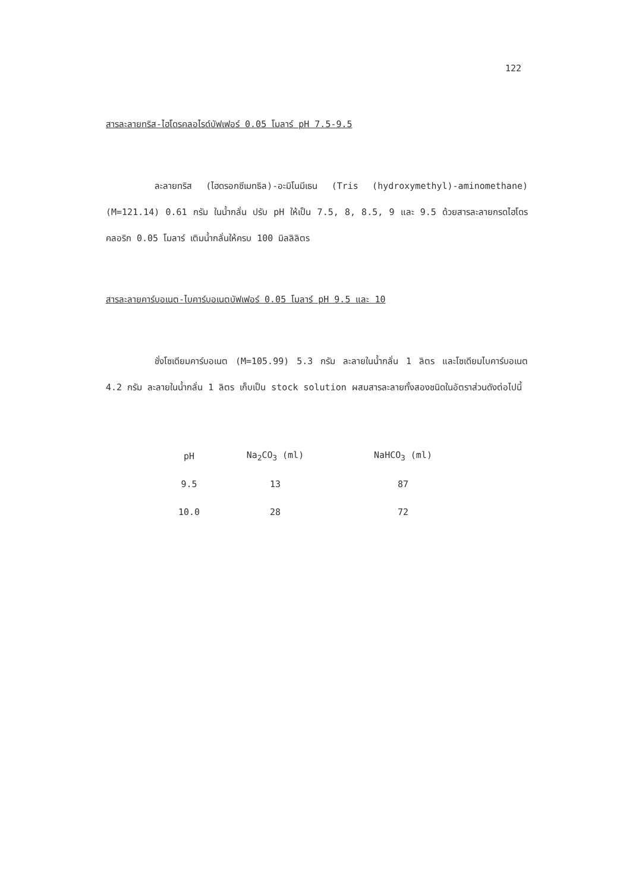122
สารละลายทริส-ไฮโดรคลอไรด์บัฟเฟอร์ 0.05 โมลาร์ pH 7.5-9.5
ละลายทริส (ไฮดรอกซีเมทธิล)-อะมิโนมีเธน (Tris (hydroxymethyl)-aminomethane) (M=121.14) 0.61 กรัม ในน้ำกลั่น ปรับ pH ให้เป็น 7.5, 8, 8.5, 9 และ 9.5 ด้วยสารละลายกรดไฮโดรคลอริก 0.05 โมลาร์ เติมน้ำกลั่นให้ครบ 100 มิลลิลิตร
สารละลายคาร์บอเนต-ไบคาร์บอเนตบัฟเฟอร์ 0.05 โมลาร์ pH 9.5 และ 10
ชั่งโซเดียมคาร์บอเนต (M=105.99) 5.3 กรัม ละลายในน้ำกลั่น 1 ลิตร และโซเดียมไบคาร์บอเนต 4.2 กรัม ละลายในน้ำกลั่น 1 ลิตร เก็บเป็น stock solution ผสมสารละลายทั้งสองชนิดในอัตราส่วนดังต่อไปนี้
| pH | Na<sub>2</sub>CO<sub>3</sub> (ml) | NaHCO<sub>3</sub> (ml) |
| --- | --- | --- |
| 9.5 | 13 | 87 |
| 10.0 | 28 | 72 |